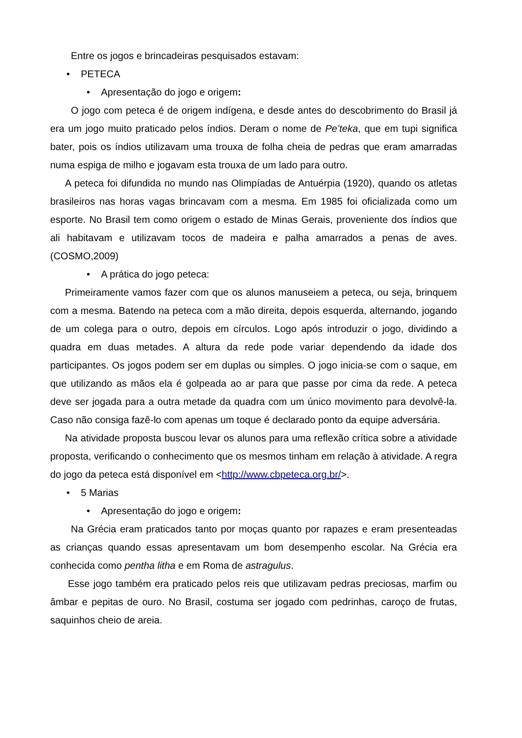Entre os jogos e brincadeiras pesquisados estavam:
• PETECA
• Apresentação do jogo e origem:
O jogo com peteca é de origem indígena, e desde antes do descobrimento do Brasil já era um jogo muito praticado pelos índios. Deram o nome de Pe’teka, que em tupi significa bater, pois os índios utilizavam uma trouxa de folha cheia de pedras que eram amarradas numa espiga de milho e jogavam esta trouxa de um lado para outro.
A peteca foi difundida no mundo nas Olimpíadas de Antuérpia (1920), quando os atletas brasileiros nas horas vagas brincavam com a mesma. Em 1985 foi oficializada como um esporte. No Brasil tem como origem o estado de Minas Gerais, proveniente dos índios que ali habitavam e utilizavam tocos de madeira e palha amarrados a penas de aves. (COSMO,2009)
• A prática do jogo peteca:
Primeiramente vamos fazer com que os alunos manuseiem a peteca, ou seja, brinquem com a mesma. Batendo na peteca com a mão direita, depois esquerda, alternando, jogando de um colega para o outro, depois em círculos. Logo após introduzir o jogo, dividindo a quadra em duas metades. A altura da rede pode variar dependendo da idade dos participantes. Os jogos podem ser em duplas ou simples. O jogo inicia-se com o saque, em que utilizando as mãos ela é golpeada ao ar para que passe por cima da rede. A peteca deve ser jogada para a outra metade da quadra com um único movimento para devolvê-la. Caso não consiga fazê-lo com apenas um toque é declarado ponto da equipe adversária.
Na atividade proposta buscou levar os alunos para uma reflexão crítica sobre a atividade proposta, verificando o conhecimento que os mesmos tinham em relação à atividade. A regra do jogo da peteca está disponível em <http://www.cbpeteca.org.br/>.
• 5 Marias
• Apresentação do jogo e origem:
Na Grécia eram praticados tanto por moças quanto por rapazes e eram presenteadas as crianças quando essas apresentavam um bom desempenho escolar. Na Grécia era conhecida como pentha litha e em Roma de astragulus.
Esse jogo também era praticado pelos reis que utilizavam pedras preciosas, marfim ou âmbar e pepitas de ouro. No Brasil, costuma ser jogado com pedrinhas, caroço de frutas, saquinhos cheio de areia.